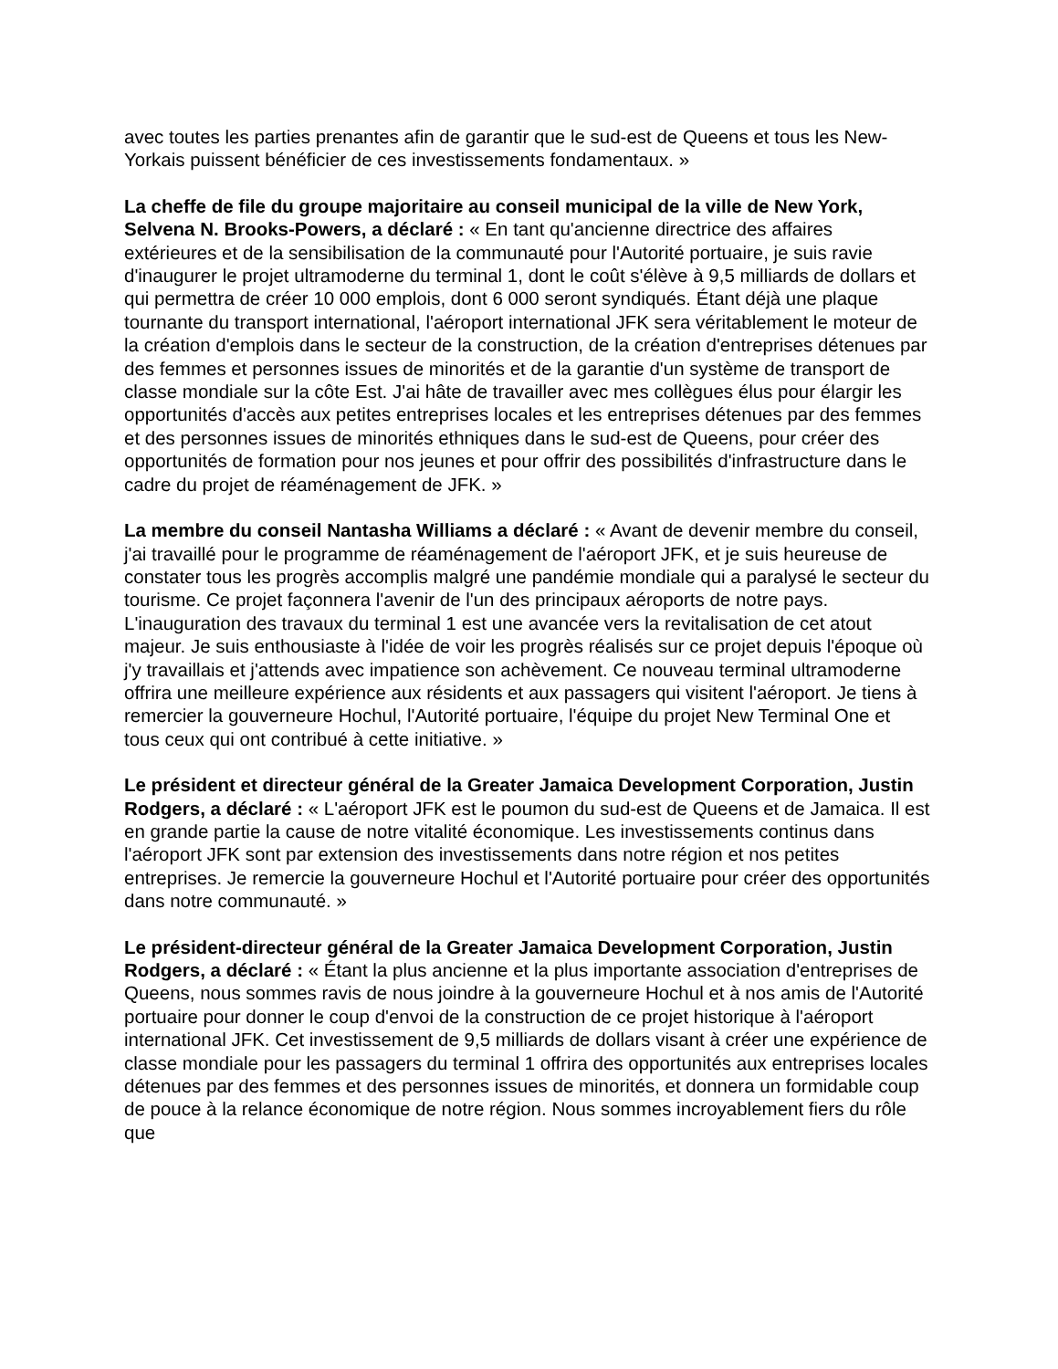avec toutes les parties prenantes afin de garantir que le sud-est de Queens et tous les New-Yorkais puissent bénéficier de ces investissements fondamentaux. »
La cheffe de file du groupe majoritaire au conseil municipal de la ville de New York, Selvena N. Brooks-Powers, a déclaré : « En tant qu'ancienne directrice des affaires extérieures et de la sensibilisation de la communauté pour l'Autorité portuaire, je suis ravie d'inaugurer le projet ultramoderne du terminal 1, dont le coût s'élève à 9,5 milliards de dollars et qui permettra de créer 10 000 emplois, dont 6 000 seront syndiqués. Étant déjà une plaque tournante du transport international, l'aéroport international JFK sera véritablement le moteur de la création d'emplois dans le secteur de la construction, de la création d'entreprises détenues par des femmes et personnes issues de minorités et de la garantie d'un système de transport de classe mondiale sur la côte Est. J'ai hâte de travailler avec mes collègues élus pour élargir les opportunités d'accès aux petites entreprises locales et les entreprises détenues par des femmes et des personnes issues de minorités ethniques dans le sud-est de Queens, pour créer des opportunités de formation pour nos jeunes et pour offrir des possibilités d'infrastructure dans le cadre du projet de réaménagement de JFK. »
La membre du conseil Nantasha Williams a déclaré : « Avant de devenir membre du conseil, j'ai travaillé pour le programme de réaménagement de l'aéroport JFK, et je suis heureuse de constater tous les progrès accomplis malgré une pandémie mondiale qui a paralysé le secteur du tourisme. Ce projet façonnera l'avenir de l'un des principaux aéroports de notre pays. L'inauguration des travaux du terminal 1 est une avancée vers la revitalisation de cet atout majeur. Je suis enthousiaste à l'idée de voir les progrès réalisés sur ce projet depuis l'époque où j'y travaillais et j'attends avec impatience son achèvement. Ce nouveau terminal ultramoderne offrira une meilleure expérience aux résidents et aux passagers qui visitent l'aéroport. Je tiens à remercier la gouverneure Hochul, l'Autorité portuaire, l'équipe du projet New Terminal One et tous ceux qui ont contribué à cette initiative. »
Le président et directeur général de la Greater Jamaica Development Corporation, Justin Rodgers, a déclaré : « L'aéroport JFK est le poumon du sud-est de Queens et de Jamaica. Il est en grande partie la cause de notre vitalité économique. Les investissements continus dans l'aéroport JFK sont par extension des investissements dans notre région et nos petites entreprises. Je remercie la gouverneure Hochul et l'Autorité portuaire pour créer des opportunités dans notre communauté. »
Le président-directeur général de la Greater Jamaica Development Corporation, Justin Rodgers, a déclaré : « Étant la plus ancienne et la plus importante association d'entreprises de Queens, nous sommes ravis de nous joindre à la gouverneure Hochul et à nos amis de l'Autorité portuaire pour donner le coup d'envoi de la construction de ce projet historique à l'aéroport international JFK. Cet investissement de 9,5 milliards de dollars visant à créer une expérience de classe mondiale pour les passagers du terminal 1 offrira des opportunités aux entreprises locales détenues par des femmes et des personnes issues de minorités, et donnera un formidable coup de pouce à la relance économique de notre région. Nous sommes incroyablement fiers du rôle que